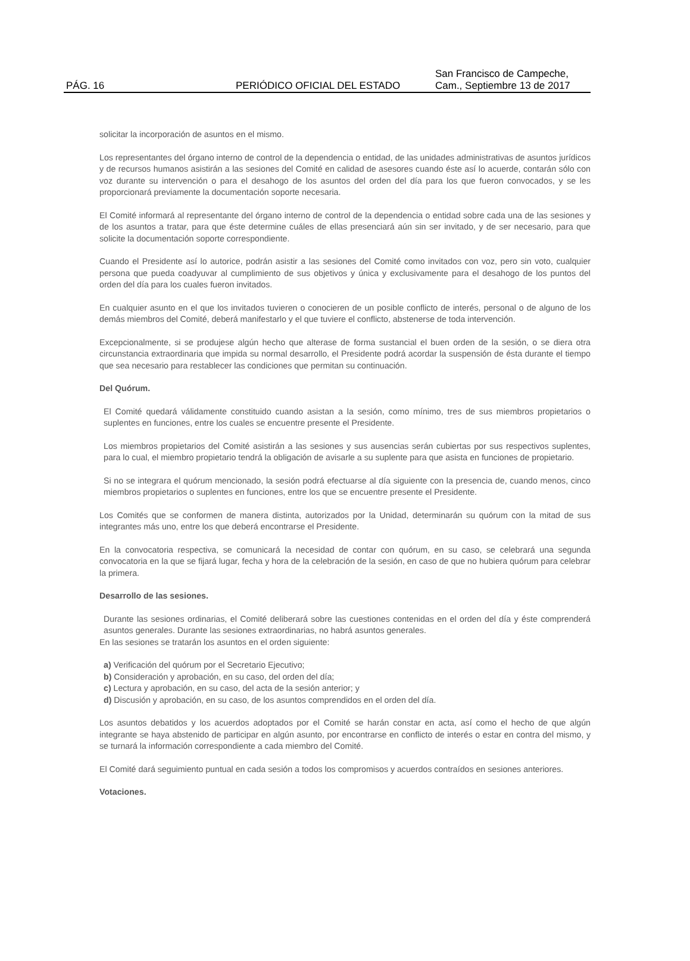PÁG. 16
PERIÓDICO OFICIAL DEL ESTADO
San Francisco de Campeche,
Cam., Septiembre 13 de 2017
solicitar la incorporación de asuntos en el mismo.
Los representantes del órgano interno de control de la dependencia o entidad, de las unidades administrativas de asuntos jurídicos y de recursos humanos asistirán a las sesiones del Comité en calidad de asesores cuando éste así lo acuerde, contarán sólo con voz durante su intervención o para el desahogo de los asuntos del orden del día para los que fueron convocados, y se les proporcionará previamente la documentación soporte necesaria.
El Comité informará al representante del órgano interno de control de la dependencia o entidad sobre cada una de las sesiones y de los asuntos a tratar, para que éste determine cuáles de ellas presenciará aún sin ser invitado, y de ser necesario, para que solicite la documentación soporte correspondiente.
Cuando el Presidente así lo autorice, podrán asistir a las sesiones del Comité como invitados con voz, pero sin voto, cualquier persona que pueda coadyuvar al cumplimiento de sus objetivos y única y exclusivamente para el desahogo de los puntos del orden del día para los cuales fueron invitados.
En cualquier asunto en el que los invitados tuvieren o conocieren de un posible conflicto de interés, personal o de alguno de los demás miembros del Comité, deberá manifestarlo y el que tuviere el conflicto, abstenerse de toda intervención.
Excepcionalmente, si se produjese algún hecho que alterase de forma sustancial el buen orden de la sesión, o se diera otra circunstancia extraordinaria que impida su normal desarrollo, el Presidente podrá acordar la suspensión de ésta durante el tiempo que sea necesario para restablecer las condiciones que permitan su continuación.
Del Quórum.
El Comité quedará válidamente constituido cuando asistan a la sesión, como mínimo, tres de sus miembros propietarios o suplentes en funciones, entre los cuales se encuentre presente el Presidente.
Los miembros propietarios del Comité asistirán a las sesiones y sus ausencias serán cubiertas por sus respectivos suplentes, para lo cual, el miembro propietario tendrá la obligación de avisarle a su suplente para que asista en funciones de propietario.
Si no se integrara el quórum mencionado, la sesión podrá efectuarse al día siguiente con la presencia de, cuando menos, cinco miembros propietarios o suplentes en funciones, entre los que se encuentre presente el Presidente.
Los Comités que se conformen de manera distinta, autorizados por la Unidad, determinarán su quórum con la mitad de sus integrantes más uno, entre los que deberá encontrarse el Presidente.
En la convocatoria respectiva, se comunicará la necesidad de contar con quórum, en su caso, se celebrará una segunda convocatoria en la que se fijará lugar, fecha y hora de la celebración de la sesión, en caso de que no hubiera quórum para celebrar la primera.
Desarrollo de las sesiones.
Durante las sesiones ordinarias, el Comité deliberará sobre las cuestiones contenidas en el orden del día y éste comprenderá asuntos generales. Durante las sesiones extraordinarias, no habrá asuntos generales.
En las sesiones se tratarán los asuntos en el orden siguiente:
a) Verificación del quórum por el Secretario Ejecutivo;
b) Consideración y aprobación, en su caso, del orden del día;
c) Lectura y aprobación, en su caso, del acta de la sesión anterior; y
d) Discusión y aprobación, en su caso, de los asuntos comprendidos en el orden del día.
Los asuntos debatidos y los acuerdos adoptados por el Comité se harán constar en acta, así como el hecho de que algún integrante se haya abstenido de participar en algún asunto, por encontrarse en conflicto de interés o estar en contra del mismo, y se turnará la información correspondiente a cada miembro del Comité.
El Comité dará seguimiento puntual en cada sesión a todos los compromisos y acuerdos contraídos en sesiones anteriores.
Votaciones.